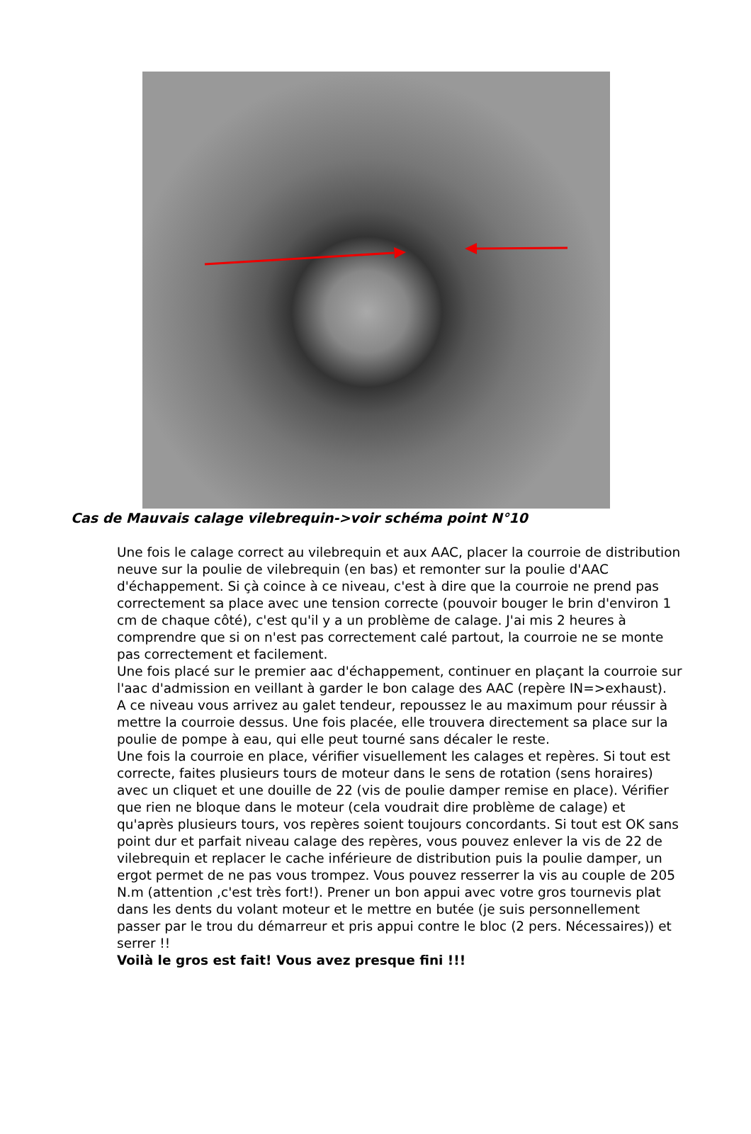Cas de Mauvais calage vilebrequin->voir schéma point N°10
Une fois le calage correct au vilebrequin et aux AAC, placer la courroie de distribution neuve sur la poulie de vilebrequin (en bas) et remonter sur la poulie d'AAC d'échappement. Si çà coince à ce niveau, c'est à dire que la courroie ne prend pas correctement sa place avec une tension correcte (pouvoir bouger le brin d'environ 1 cm de chaque côté), c'est qu'il y a un problème de calage. J'ai mis 2 heures à comprendre que si on n'est pas correctement calé partout, la courroie ne se monte pas correctement et facilement.
Une fois placé sur le premier aac d'échappement, continuer en plaçant la courroie sur l'aac d'admission en veillant à garder le bon calage des AAC (repère IN=>exhaust).
A ce niveau vous arrivez au galet tendeur, repoussez le au maximum pour réussir à mettre la courroie dessus. Une fois placée, elle trouvera directement sa place sur la poulie de pompe à eau, qui elle peut tourné sans décaler le reste.
Une fois la courroie en place, vérifier visuellement les calages et repères. Si tout est correcte, faites plusieurs tours de moteur dans le sens de rotation (sens horaires) avec un cliquet et une douille de 22 (vis de poulie damper remise en place). Vérifier que rien ne bloque dans le moteur (cela voudrait dire problème de calage) et qu'après plusieurs tours, vos repères soient toujours concordants. Si tout est OK sans point dur et parfait niveau calage des repères, vous pouvez enlever la vis de 22 de vilebrequin et replacer le cache inférieure de distribution puis la poulie damper, un ergot permet de ne pas vous trompez. Vous pouvez resserrer la vis au couple de 205 N.m (attention ,c'est très fort!). Prener un bon appui avec votre gros tournevis plat dans les dents du volant moteur et le mettre en butée (je suis personnellement passer par le trou du démarreur et pris appui contre le bloc (2 pers. Nécessaires)) et serrer !!
Voilà le gros est fait! Vous avez presque fini !!!